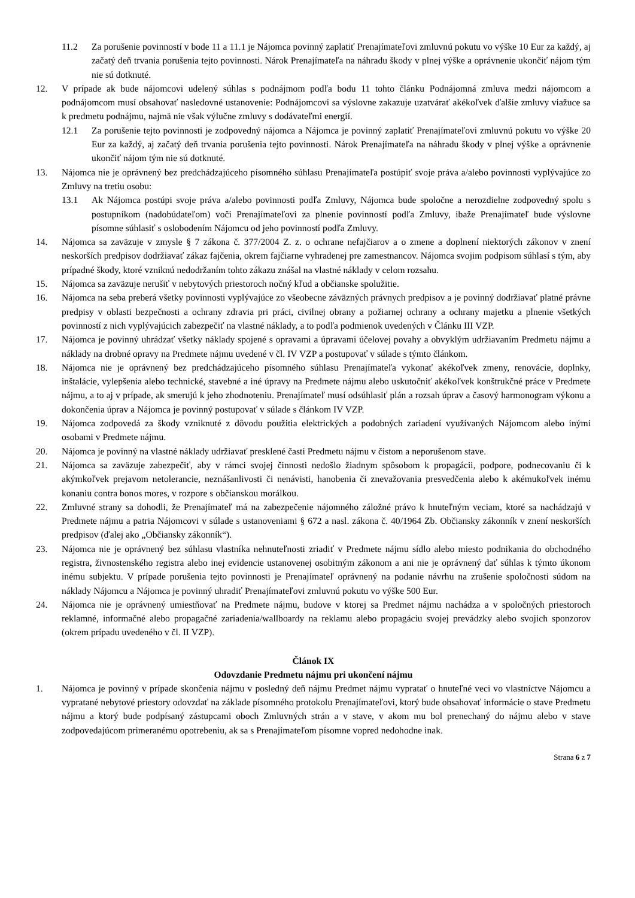11.2 Za porušenie povinností v bode 11 a 11.1 je Nájomca povinný zaplatiť Prenajímateľovi zmluvnú pokutu vo výške 10 Eur za každý, aj začatý deň trvania porušenia tejto povinnosti. Nárok Prenajímateľa na náhradu škody v plnej výške a oprávnenie ukončiť nájom tým nie sú dotknuté.
12. V prípade ak bude nájomcovi udelený súhlas s podnájmom podľa bodu 11 tohto článku Podnájomná zmluva medzi nájomcom a podnájomcom musí obsahovať nasledovné ustanovenie: Podnájomcovi sa výslovne zakazuje uzatvárať akékoľvek ďalšie zmluvy viažuce sa k predmetu podnájmu, najmä nie však výlučne zmluvy s dodávateľmi energií.
12.1 Za porušenie tejto povinnosti je zodpovedný nájomca a Nájomca je povinný zaplatiť Prenajímateľovi zmluvnú pokutu vo výške 20 Eur za každý, aj začatý deň trvania porušenia tejto povinnosti. Nárok Prenajímateľa na náhradu škody v plnej výške a oprávnenie ukončiť nájom tým nie sú dotknuté.
13. Nájomca nie je oprávnený bez predchádzajúceho písomného súhlasu Prenajímateľa postúpiť svoje práva a/alebo povinnosti vyplývajúce zo Zmluvy na tretiu osobu:
13.1 Ak Nájomca postúpi svoje práva a/alebo povinnosti podľa Zmluvy, Nájomca bude spoločne a nerozdielne zodpovedný spolu s postupníkom (nadobúdateľom) voči Prenajímateľovi za plnenie povinností podľa Zmluvy, ibaže Prenajímateľ bude výslovne písomne súhlasiť s oslobodením Nájomcu od jeho povinností podľa Zmluvy.
14. Nájomca sa zaväzuje v zmysle § 7 zákona č. 377/2004 Z. z. o ochrane nefajčiarov a o zmene a doplnení niektorých zákonov v znení neskorších predpisov dodržiavať zákaz fajčenia, okrem fajčiarne vyhradenej pre zamestnancov. Nájomca svojim podpisom súhlasí s tým, aby prípadné škody, ktoré vzniknú nedodržaním tohto zákazu znášal na vlastné náklady v celom rozsahu.
15. Nájomca sa zaväzuje nerušiť v nebytových priestoroch nočný kľud a občianske spolužitie.
16. Nájomca na seba preberá všetky povinnosti vyplývajúce zo všeobecne záväzných právnych predpisov a je povinný dodržiavať platné právne predpisy v oblasti bezpečnosti a ochrany zdravia pri práci, civilnej obrany a požiarnej ochrany a ochrany majetku a plnenie všetkých povinností z nich vyplývajúcich zabezpečiť na vlastné náklady, a to podľa podmienok uvedených v Článku III VZP.
17. Nájomca je povinný uhrádzať všetky náklady spojené s opravami a úpravami účelovej povahy a obvyklým udržiavaním Predmetu nájmu a náklady na drobné opravy na Predmete nájmu uvedené v čl. IV VZP a postupovať v súlade s týmto článkom.
18. Nájomca nie je oprávnený bez predchádzajúceho písomného súhlasu Prenajímateľa vykonať akékoľvek zmeny, renovácie, doplnky, inštalácie, vylepšenia alebo technické, stavebné a iné úpravy na Predmete nájmu alebo uskutočniť akékoľvek konštrukčné práce v Predmete nájmu, a to aj v prípade, ak smerujú k jeho zhodnoteniu. Prenajímateľ musí odsúhlasiť plán a rozsah úprav a časový harmonogram výkonu a dokončenia úprav a Nájomca je povinný postupovať v súlade s článkom IV VZP.
19. Nájomca zodpovedá za škody vzniknuté z dôvodu použitia elektrických a podobných zariadení využívaných Nájomcom alebo inými osobami v Predmete nájmu.
20. Nájomca je povinný na vlastné náklady udržiavať presklené časti Predmetu nájmu v čistom a neporušenom stave.
21. Nájomca sa zaväzuje zabezpečiť, aby v rámci svojej činnosti nedošlo žiadnym spôsobom k propagácii, podpore, podnecovaniu či k akýmkoľvek prejavom netolerancie, neznášanlivosti či nenávisti, hanobenia či znevažovania presvedčenia alebo k akémukoľvek inému konaniu contra bonos mores, v rozpore s občianskou morálkou.
22. Zmluvné strany sa dohodli, že Prenajímateľ má na zabezpečenie nájomného záložné právo k hnuteľným veciam, ktoré sa nachádzajú v Predmete nájmu a patria Nájomcovi v súlade s ustanoveniami § 672 a nasl. zákona č. 40/1964 Zb. Občiansky zákonník v znení neskorších predpisov (ďalej ako „Občiansky zákonník“).
23. Nájomca nie je oprávnený bez súhlasu vlastníka nehnuteľnosti zriadiť v Predmete nájmu sídlo alebo miesto podnikania do obchodného registra, živnostenského registra alebo inej evidencie ustanovenej osobitným zákonom a ani nie je oprávnený dať súhlas k týmto úkonom inému subjektu. V prípade porušenia tejto povinnosti je Prenajímateľ oprávnený na podanie návrhu na zrušenie spoločnosti súdom na náklady Nájomcu a Nájomca je povinný uhradiť Prenajímateľovi zmluvnú pokutu vo výške 500 Eur.
24. Nájomca nie je oprávnený umiestňovať na Predmete nájmu, budove v ktorej sa Predmet nájmu nachádza a v spoločných priestoroch reklamné, informačné alebo propagačné zariadenia/wallboardy na reklamu alebo propagáciu svojej prevádzky alebo svojich sponzorov (okrem prípadu uvedeného v čl. II VZP).
Článok IX
Odovzdanie Predmetu nájmu pri ukončení nájmu
1. Nájomca je povinný v prípade skončenia nájmu v posledný deň nájmu Predmet nájmu vypratať o hnuteľné veci vo vlastníctve Nájomcu a vypratané nebytové priestory odovzdať na základe písomného protokolu Prenajímateľovi, ktorý bude obsahovať informácie o stave Predmetu nájmu a ktorý bude podpísaný zástupcami oboch Zmluvných strán a v stave, v akom mu bol prenechaný do nájmu alebo v stave zodpovedajúcom primeranému opotrebeniu, ak sa s Prenajímateľom písomne vopred nedohodne inak.
Strana 6 z 7